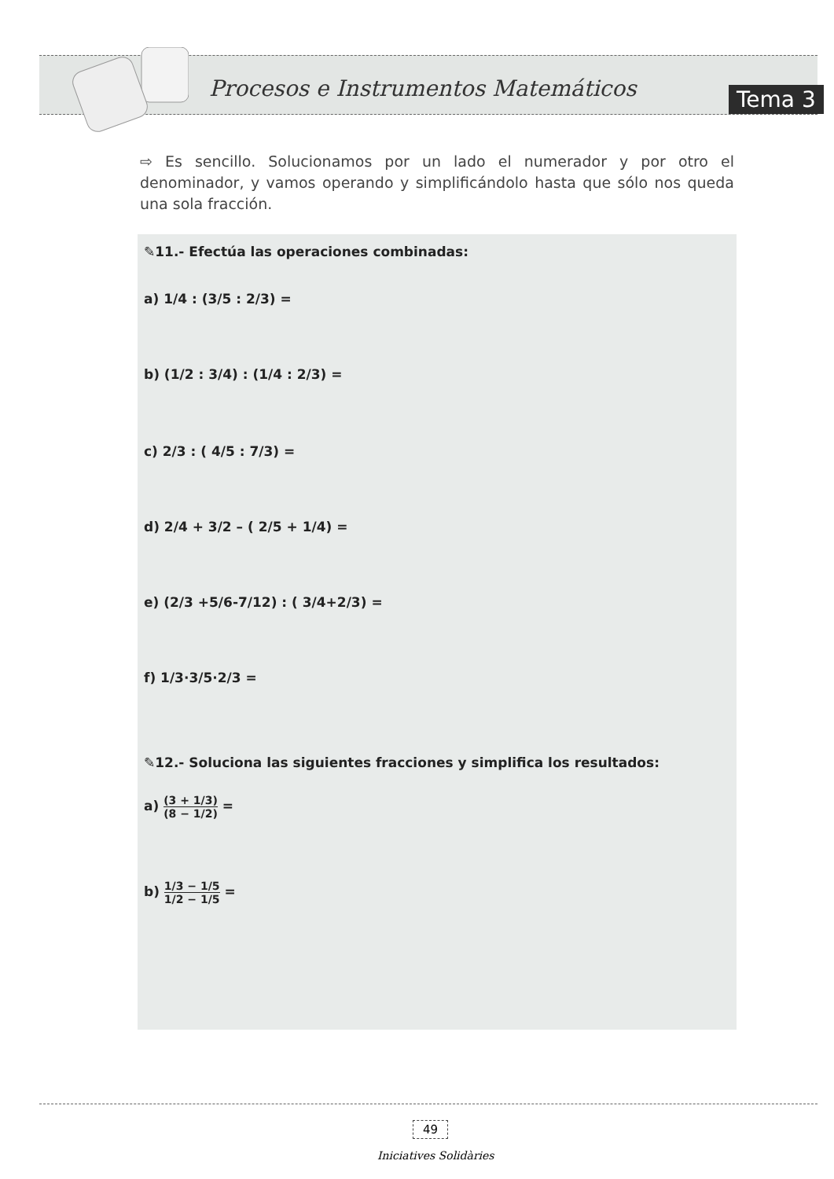Procesos e Instrumentos Matemáticos
Tema 3
⇨ Es sencillo. Solucionamos por un lado el numerador y por otro el denominador, y vamos operando y simplificándolo hasta que sólo nos queda una sola fracción.
✎11.- Efectúa las operaciones combinadas:
a) 1/4 : (3/5 : 2/3) =
b) (1/2 : 3/4) : (1/4 : 2/3) =
c) 2/3 : ( 4/5 : 7/3) =
d) 2/4 + 3/2 – ( 2/5 + 1/4) =
e) (2/3 +5/6-7/12) : ( 3/4+2/3) =
f) 1/3·3/5·2/3 =
✎12.- Soluciona las siguientes fracciones y simplifica los resultados:
a) (3 + 1/3) (8 − 1/2) =
b) 1/3 − 1/5 1/2 − 1/5 =
49
Iniciatives Solidàries